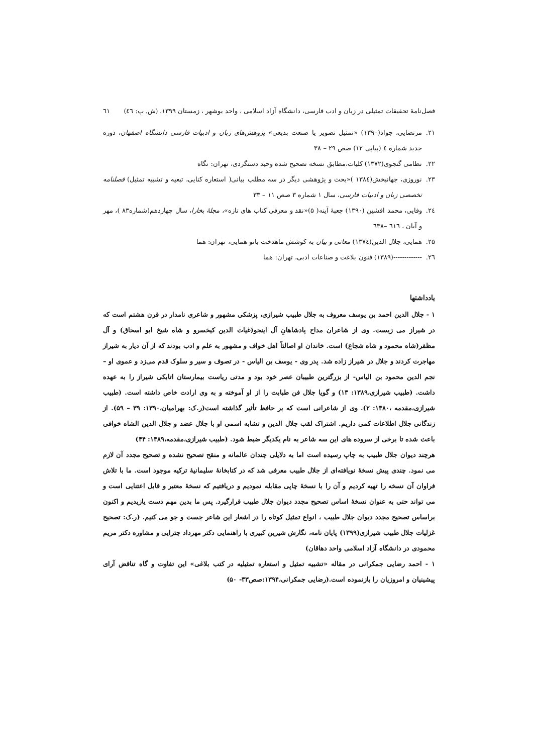فصل‌نامهٔ تحقیقات تمثیلی در زبان و ادب فارسی، دانشگاه آزاد اسلامی ، واحد بوشهر ، زمستان ۱۳۹۹، (ش. پ: ٤٦) ٦١
۲۱. مرتضایی، جواد(۱۳۹۰) «تمثیل تصویر یا صنعت بدیعی» پژوهش‌های زبان و ادبیات فارسی دانشگاه اصفهان، دوره جدید شماره ٤ (پیاپی ۱۲) صص ۲۹ – ۳۸
۲۲. نظامی گنجوی(۱۳۷۲) کلیات،مطابق نسخه تصحیح شده وحید دستگردی، تهران: نگاه
۲۳. نوروزی، جهانبخش(۱۳۸٤ )«بحث و پژوهشی دیگر در سه مطلب بیانی( استعاره کنایی، تبعیه و تشبیه تمثیل) فصلنامه تخصصی زبان و ادبیات فارسی، سال ۱ شماره ۳ صص ۱۱ – ۳۳
۲٤. وفایی، محمد افشین (۱۳۹۰) جعبهٔ آینه( ۵)«نقد و معرفی کتاب های تازه»، مجلهٔ بخارا، سال چهاردهم(شماره۸۳ )، مهر و آبان ، ٦١٦ –٦۳۸
۲۵. همایی، جلال الدین(۱۳۷٤) معانی و بیان به کوشش ماهدخت بانو همایی، تهران: هما
۲٦. -------------(۱۳۸۹) فنون بلاغت و صناعات ادبی، تهران: هما
یادداشتها
۱ - جلال الدین احمد بن یوسف معروف به جلال طبیب شیرازی، پزشکی مشهور و شاعری نامدار در قرن هشتم است که در شیراز می زیست. وی از شاعران مداح پادشاهانِ آل اینجو(غیاث الدین کیخسرو و شاه شیخ ابو اسحاق) و آل مظفر(شاه محمود و شاه شجاع) است. خاندان او اصالتاً اهل خواف و مشهور به علم و ادب بودند که از آن دیار به شیراز مهاجرت کردند و جلال در شیراز زاده شد. پدر وی - یوسف بن الیاس - در تصوف و سیر و سلوک قدم می‌زد و عموی او – نجم الدین محمود بن الیاس- از بزرگترین طبیبان عصر خود بود و مدتی ریاست بیمارستان اتابکی شیراز را به عهده داشت. (طبیب شیرازی،۱۳۸۹: ۱۳) و گویا جلال فن طبابت را از او آموخته و به وی ارادت خاص داشته است. (طبیب شیرازی،مقدمه ،۱۳۸۰: ۲). وی از شاعرانی است که بر حافظ تأثیر گذاشته است(ر.ک: بهرامیان،۱۳۹۰: ۳۹ – ۵۹). از زندگانی جلال اطلاعات کمی داریم. اشتراک لقب جلال الدین و تشابه اسمی او با جلال عضد و جلال الدین الشاه خوافی باعث شده تا برخی از سروده های این سه شاعر به نام یکدیگر ضبط شود. (طبیب شیرازی،مقدمه،۱۳۸۹: ۴۴)
هرچند دیوان جلال طبیب به چاپ رسیده است اما به دلایلی چندان عالمانه و منقح تصحیح نشده و تصحیح مجدد آن لازم می نمود. چندی پیش نسخهٔ نویافته‌ای از جلال طبیب معرفی شد که در کتابخانهٔ سلیمانیهٔ ترکیه موجود است. ما با تلاش فراوان آن نسخه را تهیه کردیم و آن را با نسخهٔ چاپی مقابله نمودیم و دریافتیم که نسخهٔ معتبر و قابل اعتنایی است و می تواند حتی به عنوان نسخهٔ اساس تصحیح مجدد دیوان جلال طبیب قرارگیرد. پس ما بدین مهم دست یازیدیم و اکنون براساس تصحیح مجدد دیوان جلال طبیب ، انواع تمثیل کوتاه را در اشعار این شاعر جست و جو می کنیم. (ر.ک: تصحیح غزلیات جلال طبیب شیرازی(۱۳۹۹) پایان نامه، نگارش شیرین کبیری با راهنمایی دکتر مهرداد چترایی و مشاوره دکتر مریم محمودی در دانشگاه آزاد اسلامی واحد دهاقان)
۱ - احمد رضایی جمکرانی در مقاله «تشبیه تمثیل و استعاره تمثیلیه در کتب بلاغی» این تفاوت و گاه تناقض آرای پیشینیان و امروزیان را بازنموده است.(رضایی جمکرانی،۱۳۹۴:صص۳۳- ۵۰)